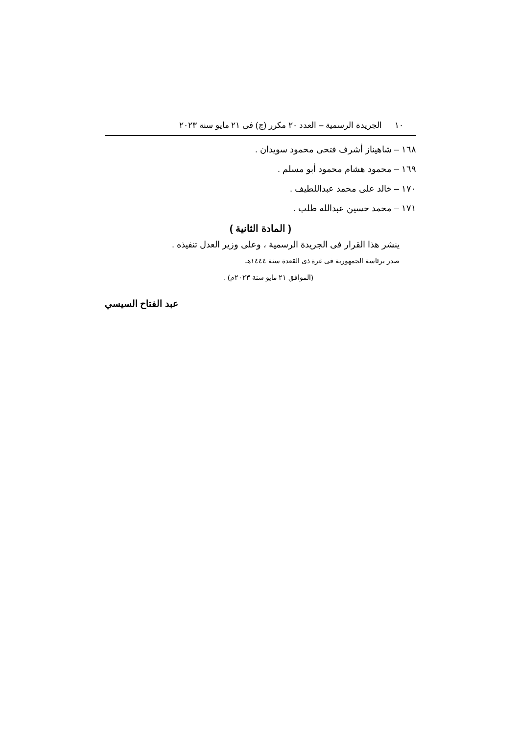١٠ الجريدة الرسمية – العدد ٢٠ مكرر (ج) فى ٢١ مايو سنة ٢٠٢٣
١٦٨ – شاهيناز أشرف فتحى محمود سويدان .
١٦٩ – محمود هشام محمود أبو مسلم .
١٧٠ – خالد على محمد عبداللطيف .
١٧١ – محمد حسين عبدالله طلب .
( المادة الثانية )
ينشر هذا القرار فى الجريدة الرسمية ، وعلى وزير العدل تنفيذه .
صدر برئاسة الجمهورية فى غرة ذى القعدة سنة ١٤٤٤هـ
(الموافق ٢١ مايو سنة ٢٠٢٣م) .
عبد الفتاح السيسي